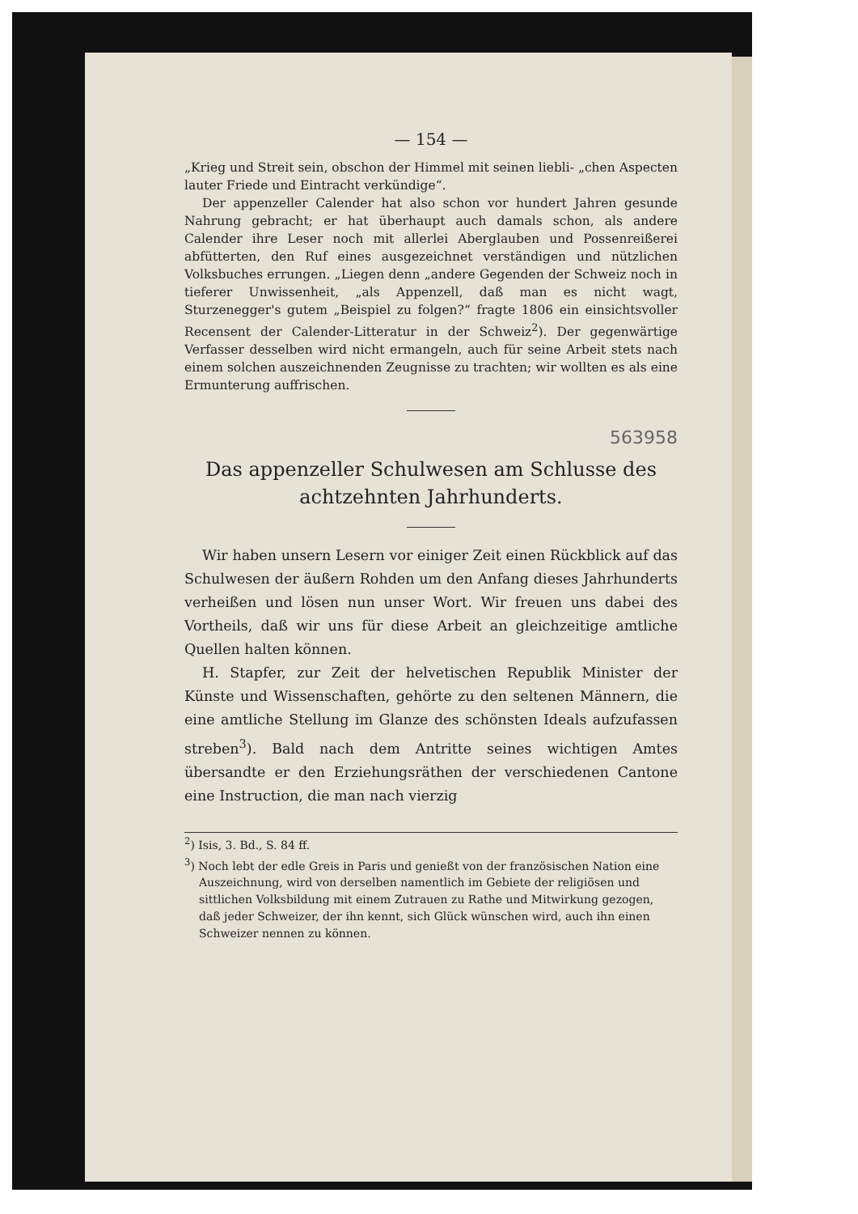— 154 —
„Krieg und Streit sein, obschon der Himmel mit seinen liebli- „chen Aspecten lauter Friede und Eintracht verkündige“.
Der appenzeller Calender hat also schon vor hundert Jahren gesunde Nahrung gebracht; er hat überhaupt auch damals schon, als andere Calender ihre Leser noch mit allerlei Aberglauben und Possenreißerei abfütterten, den Ruf eines ausgezeichnet verständigen und nützlichen Volksbuches errungen. „Liegen denn „andere Gegenden der Schweiz noch in tieferer Unwissenheit, „als Appenzell, daß man es nicht wagt, Sturzenegger's gutem „Beispiel zu folgen?“ fragte 1806 ein einsichtsvoller Recensent der Calender-Litteratur in der Schweiz<sup>2</sup>). Der gegenwärtige Verfasser desselben wird nicht ermangeln, auch für seine Arbeit stets nach einem solchen auszeichnenden Zeugnisse zu trachten; wir wollten es als eine Ermunterung auffrischen.
563958
Das appenzeller Schulwesen am Schlusse des achtzehnten Jahrhunderts.
Wir haben unsern Lesern vor einiger Zeit einen Rückblick auf das Schulwesen der äußern Rohden um den Anfang dieses Jahrhunderts verheißen und lösen nun unser Wort. Wir freuen uns dabei des Vortheils, daß wir uns für diese Arbeit an gleichzeitige amtliche Quellen halten können.
H. Stapfer, zur Zeit der helvetischen Republik Minister der Künste und Wissenschaften, gehörte zu den seltenen Männern, die eine amtliche Stellung im Glanze des schönsten Ideals aufzufassen streben<sup>3</sup>). Bald nach dem Antritte seines wichtigen Amtes übersandte er den Erziehungsräthen der verschiedenen Cantone eine Instruction, die man nach vierzig
<sup>2</sup>) Isis, 3. Bd., S. 84 ff.
<sup>3</sup>) Noch lebt der edle Greis in Paris und genießt von der französischen Nation eine Auszeichnung, wird von derselben namentlich im Gebiete der religiösen und sittlichen Volksbildung mit einem Zutrauen zu Rathe und Mitwirkung gezogen, daß jeder Schweizer, der ihn kennt, sich Glück wünschen wird, auch ihn einen Schweizer nennen zu können.